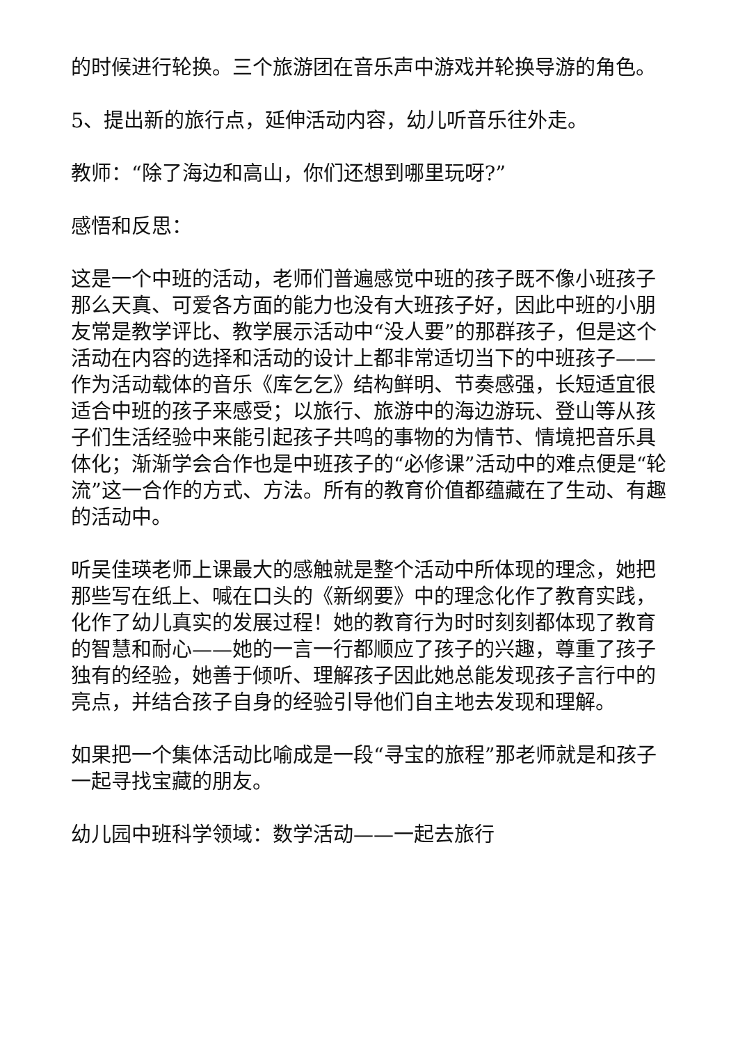的时候进行轮换。三个旅游团在音乐声中游戏并轮换导游的角色。
5、提出新的旅行点，延伸活动内容，幼儿听音乐往外走。
教师：“除了海边和高山，你们还想到哪里玩呀?”
感悟和反思：
这是一个中班的活动，老师们普遍感觉中班的孩子既不像小班孩子那么天真、可爱各方面的能力也没有大班孩子好，因此中班的小朋友常是教学评比、教学展示活动中“没人要”的那群孩子，但是这个活动在内容的选择和活动的设计上都非常适切当下的中班孩子——作为活动载体的音乐《库乞乞》结构鲜明、节奏感强，长短适宜很适合中班的孩子来感受；以旅行、旅游中的海边游玩、登山等从孩子们生活经验中来能引起孩子共鸣的事物的为情节、情境把音乐具体化；渐渐学会合作也是中班孩子的“必修课”活动中的难点便是“轮流”这一合作的方式、方法。所有的教育价值都蕴藏在了生动、有趣的活动中。
听吴佳瑛老师上课最大的感触就是整个活动中所体现的理念，她把那些写在纸上、喊在口头的《新纲要》中的理念化作了教育实践，化作了幼儿真实的发展过程！她的教育行为时时刻刻都体现了教育的智慧和耐心——她的一言一行都顺应了孩子的兴趣，尊重了孩子独有的经验，她善于倾听、理解孩子因此她总能发现孩子言行中的亮点，并结合孩子自身的经验引导他们自主地去发现和理解。
如果把一个集体活动比喻成是一段“寻宝的旅程”那老师就是和孩子一起寻找宝藏的朋友。
幼儿园中班科学领域：数学活动——一起去旅行